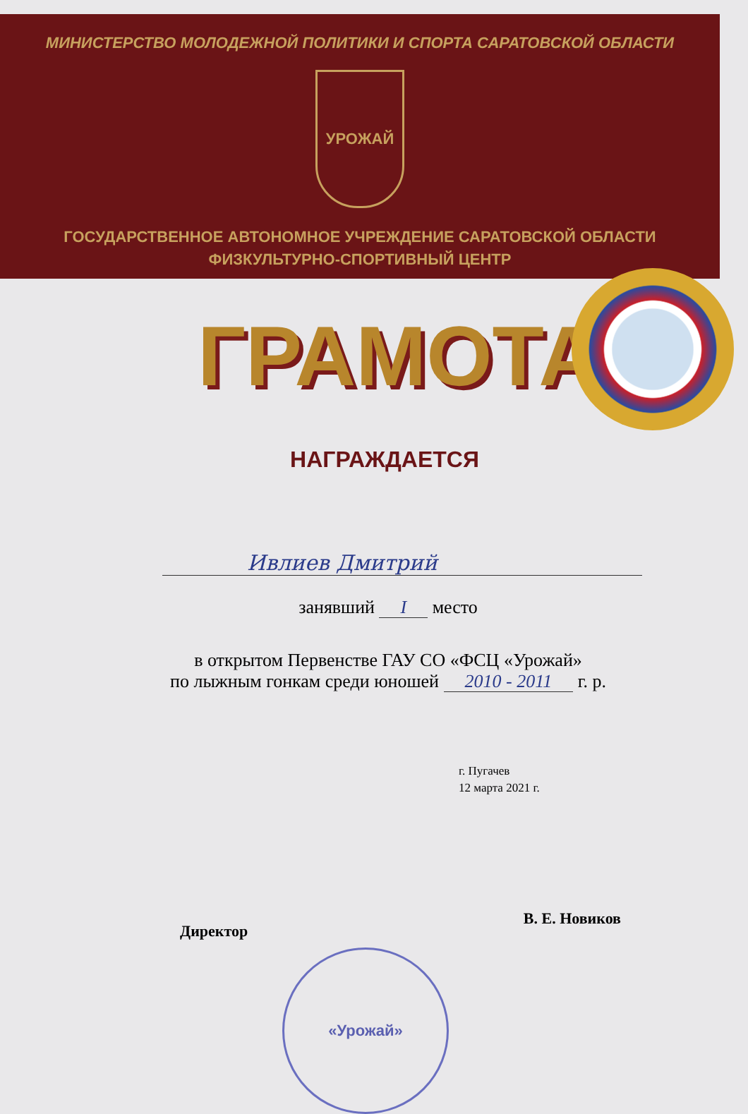МИНИСТЕРСТВО МОЛОДЕЖНОЙ ПОЛИТИКИ И СПОРТА САРАТОВСКОЙ ОБЛАСТИ
УРОЖАЙ
ГОСУДАРСТВЕННОЕ АВТОНОМНОЕ УЧРЕЖДЕНИЕ САРАТОВСКОЙ ОБЛАСТИ
ФИЗКУЛЬТУРНО-СПОРТИВНЫЙ ЦЕНТР
ГРАМОТА
НАГРАЖДАЕТСЯ
Ивлиев Дмитрий
занявший I место
в открытом Первенстве ГАУ СО «ФСЦ «Урожай»
по лыжным гонкам среди юношей 2010 - 2011 г. р.
г. Пугачев
12 марта 2021 г.
Директор В. Е. Новиков
«Урожай»